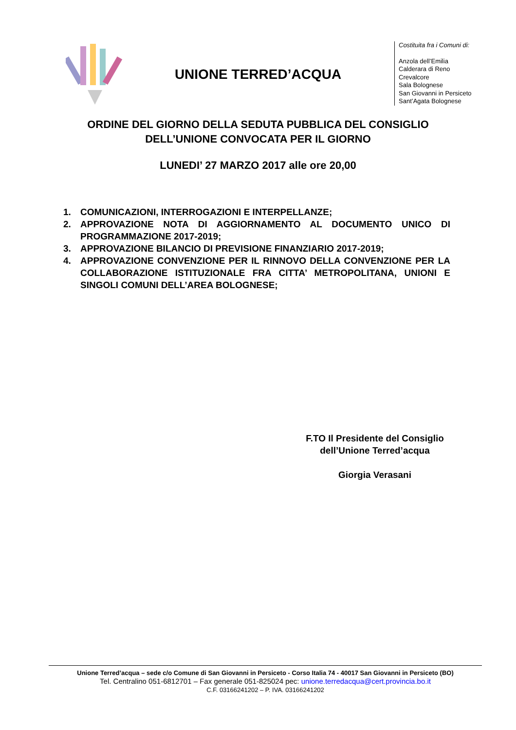UNIONE TERRED’ACQUA
Costituita fra i Comuni di:
Anzola dell’Emilia
Calderara di Reno
Crevalcore
Sala Bolognese
San Giovanni in Persiceto
Sant’Agata Bolognese
ORDINE DEL GIORNO DELLA SEDUTA PUBBLICA DEL CONSIGLIO
DELL’UNIONE CONVOCATA PER IL GIORNO
LUNEDI’ 27 MARZO 2017 alle ore 20,00
1. COMUNICAZIONI, INTERROGAZIONI E INTERPELLANZE;
2. APPROVAZIONE NOTA DI AGGIORNAMENTO AL DOCUMENTO UNICO DI PROGRAMMAZIONE 2017-2019;
3. APPROVAZIONE BILANCIO DI PREVISIONE FINANZIARIO 2017-2019;
4. APPROVAZIONE CONVENZIONE PER IL RINNOVO DELLA CONVENZIONE PER LA COLLABORAZIONE ISTITUZIONALE FRA CITTA’ METROPOLITANA, UNIONI E SINGOLI COMUNI DELL’AREA BOLOGNESE;
F.TO Il Presidente del Consiglio
dell’Unione Terred’acqua
Giorgia Verasani
Unione Terred’acqua – sede c/o Comune di San Giovanni in Persiceto - Corso Italia 74 - 40017 San Giovanni in Persiceto (BO)
Tel. Centralino 051-6812701 – Fax generale 051-825024 pec: unione.terredacqua@cert.provincia.bo.it
C.F. 03166241202 – P. IVA. 03166241202